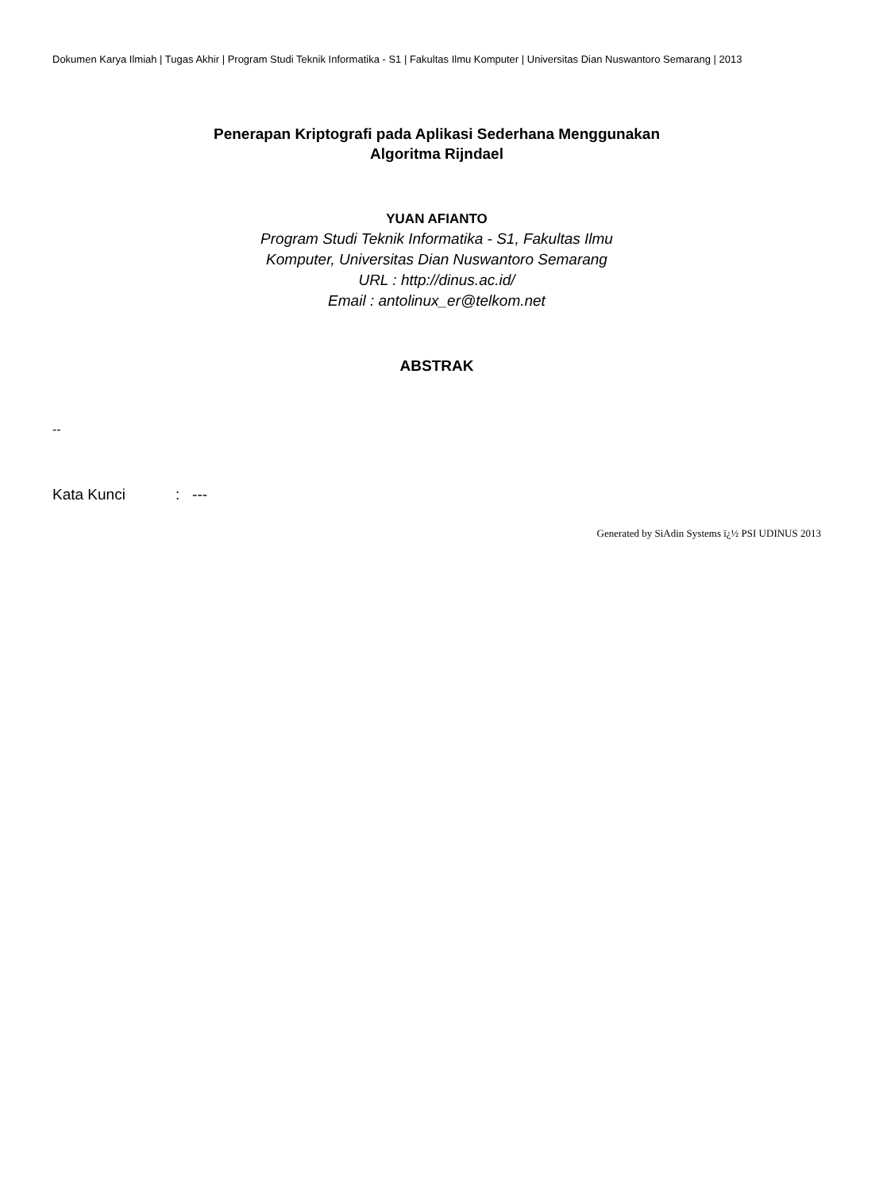Dokumen Karya Ilmiah | Tugas Akhir | Program Studi Teknik Informatika - S1 | Fakultas Ilmu Komputer | Universitas Dian Nuswantoro Semarang | 2013
Penerapan Kriptografi pada Aplikasi Sederhana Menggunakan
Algoritma Rijndael
YUAN AFIANTO
Program Studi Teknik Informatika - S1, Fakultas Ilmu
Komputer, Universitas Dian Nuswantoro Semarang
URL : http://dinus.ac.id/
Email : antolinux_er@telkom.net
ABSTRAK
--
Kata Kunci: ---
Generated by SiAdin Systems ï¿½ PSI UDINUS 2013